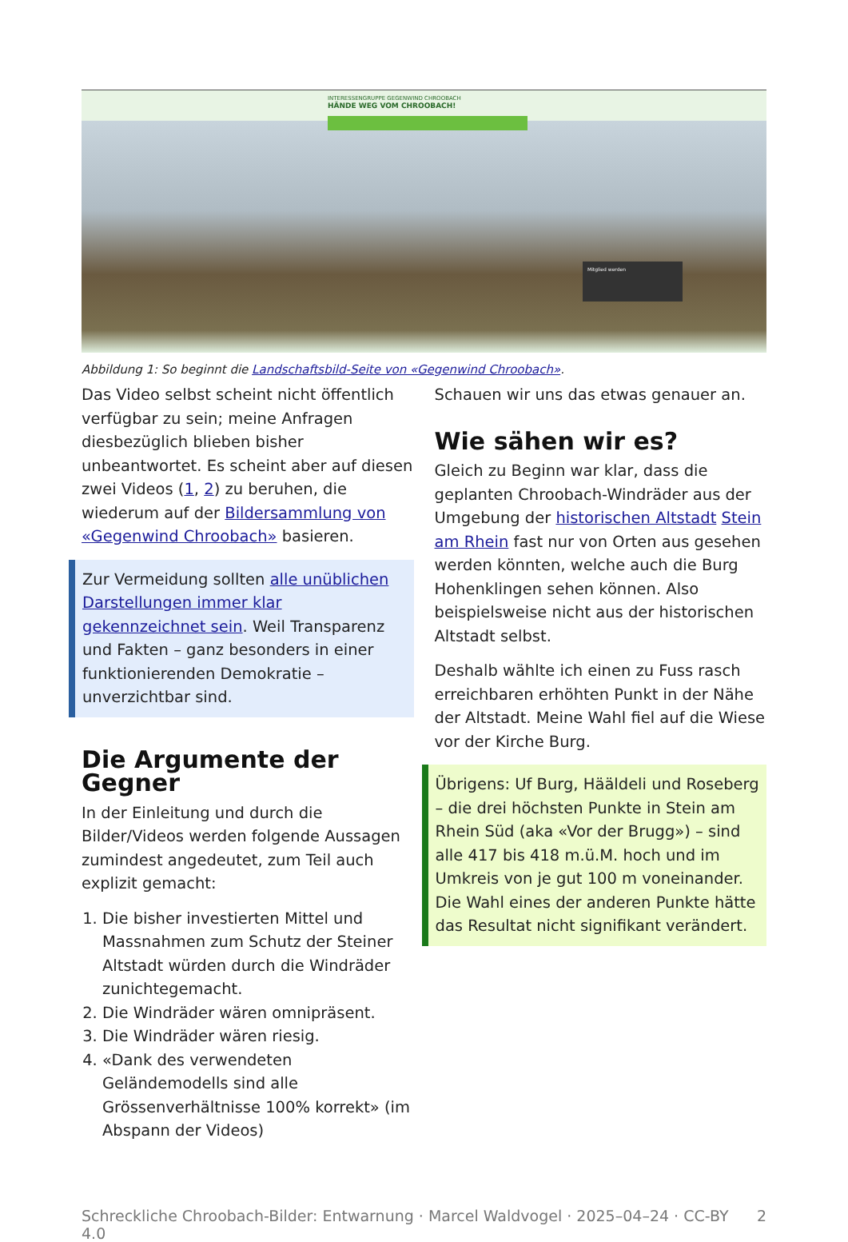INTERESSENGRUPPE GEGENWIND CHROOBACH
HÄNDE WEG VOM CHROOBACH!
Mitglied werden
Abbildung 1: So beginnt die Landschaftsbild-Seite von «Gegenwind Chroobach».
Das Video selbst scheint nicht öffentlich verfügbar zu sein; meine Anfragen diesbezüglich blieben bisher unbeantwortet. Es scheint aber auf diesen zwei Videos (1, 2) zu beruhen, die wiederum auf der Bildersammlung von «Gegenwind Chroobach» basieren.
Zur Vermeidung sollten alle unüblichen Darstellungen immer klar gekennzeichnet sein. Weil Transparenz und Fakten – ganz besonders in einer funktionierenden Demokratie – unverzichtbar sind.
Die Argumente der Gegner
In der Einleitung und durch die Bilder/Videos werden folgende Aussagen zumindest angedeutet, zum Teil auch explizit gemacht:
1. Die bisher investierten Mittel und Massnahmen zum Schutz der Steiner Altstadt würden durch die Windräder zunichtegemacht.
2. Die Windräder wären omnipräsent.
3. Die Windräder wären riesig.
4. «Dank des verwendeten Geländemodells sind alle Grössenverhältnisse 100% korrekt» (im Abspann der Videos)
Schauen wir uns das etwas genauer an.
Wie sähen wir es?
Gleich zu Beginn war klar, dass die geplanten Chroobach-Windräder aus der Umgebung der historischen Altstadt Stein am Rhein fast nur von Orten aus gesehen werden könnten, welche auch die Burg Hohenklingen sehen können. Also beispielsweise nicht aus der historischen Altstadt selbst.
Deshalb wählte ich einen zu Fuss rasch erreichbaren erhöhten Punkt in der Nähe der Altstadt. Meine Wahl fiel auf die Wiese vor der Kirche Burg.
Übrigens: Uf Burg, Hääldeli und Roseberg – die drei höchsten Punkte in Stein am Rhein Süd (aka «Vor der Brugg») – sind alle 417 bis 418 m.ü.M. hoch und im Umkreis von je gut 100 m voneinander. Die Wahl eines der anderen Punkte hätte das Resultat nicht signifikant verändert.
Schreckliche Chroobach-Bilder: Entwarnung · Marcel Waldvogel · 2025–04–24 · CC-BY 4.0 2